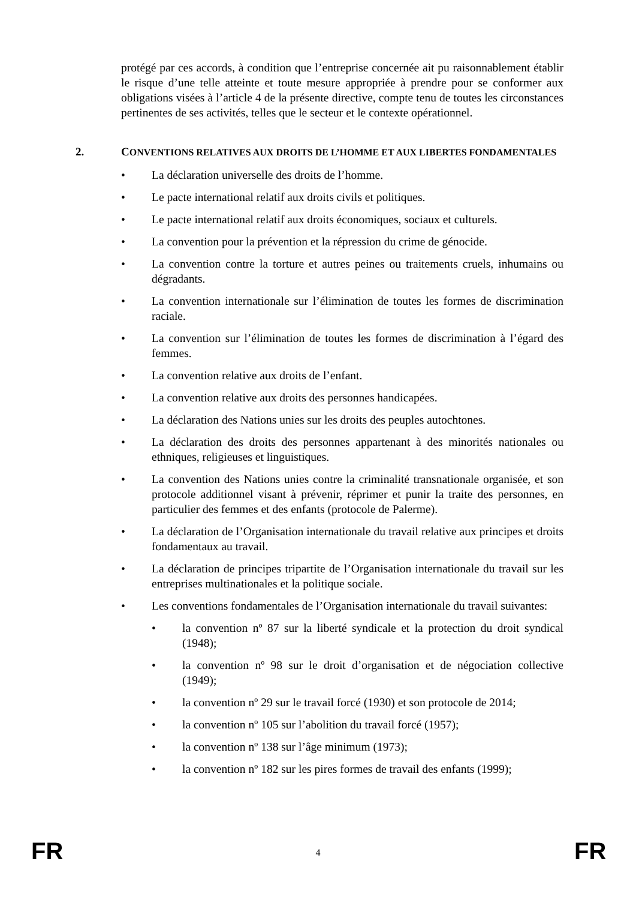protégé par ces accords, à condition que l’entreprise concernée ait pu raisonnablement établir le risque d’une telle atteinte et toute mesure appropriée à prendre pour se conformer aux obligations visées à l’article 4 de la présente directive, compte tenu de toutes les circonstances pertinentes de ses activités, telles que le secteur et le contexte opérationnel.
2. CONVENTIONS RELATIVES AUX DROITS DE L’HOMME ET AUX LIBERTES FONDAMENTALES
• La déclaration universelle des droits de l’homme.
• Le pacte international relatif aux droits civils et politiques.
• Le pacte international relatif aux droits économiques, sociaux et culturels.
• La convention pour la prévention et la répression du crime de génocide.
• La convention contre la torture et autres peines ou traitements cruels, inhumains ou dégradants.
• La convention internationale sur l’élimination de toutes les formes de discrimination raciale.
• La convention sur l’élimination de toutes les formes de discrimination à l’égard des femmes.
• La convention relative aux droits de l’enfant.
• La convention relative aux droits des personnes handicapées.
• La déclaration des Nations unies sur les droits des peuples autochtones.
• La déclaration des droits des personnes appartenant à des minorités nationales ou ethniques, religieuses et linguistiques.
• La convention des Nations unies contre la criminalité transnationale organisée, et son protocole additionnel visant à prévenir, réprimer et punir la traite des personnes, en particulier des femmes et des enfants (protocole de Palerme).
• La déclaration de l’Organisation internationale du travail relative aux principes et droits fondamentaux au travail.
• La déclaration de principes tripartite de l’Organisation internationale du travail sur les entreprises multinationales et la politique sociale.
• Les conventions fondamentales de l’Organisation internationale du travail suivantes:
• la convention nº 87 sur la liberté syndicale et la protection du droit syndical (1948);
• la convention nº 98 sur le droit d’organisation et de négociation collective (1949);
• la convention nº 29 sur le travail forcé (1930) et son protocole de 2014;
• la convention nº 105 sur l’abolition du travail forcé (1957);
• la convention nº 138 sur l’âge minimum (1973);
• la convention nº 182 sur les pires formes de travail des enfants (1999);
FR
4
FR